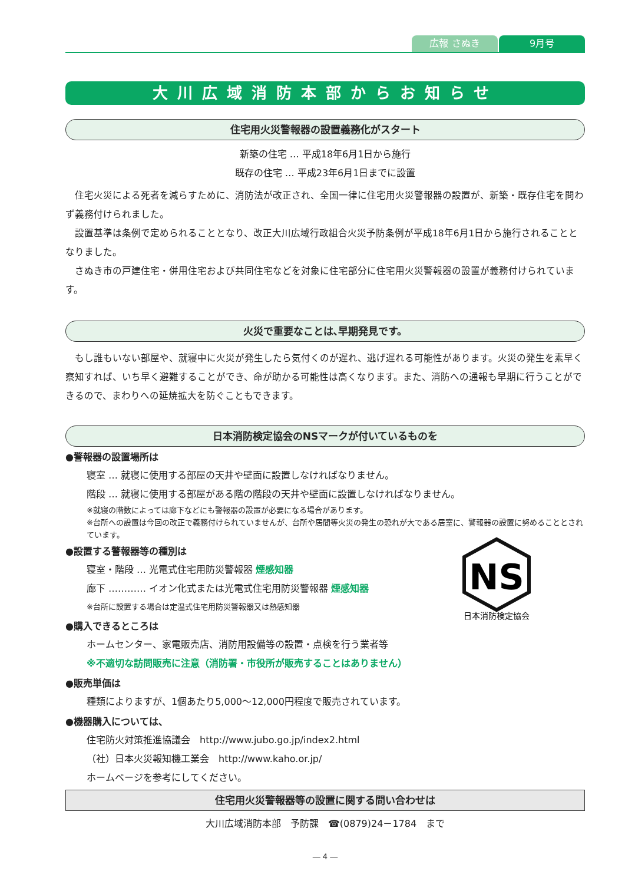広報 さぬき 9月号
大川広域消防本部からお知らせ
住宅用火災警報器の設置義務化がスタート
新築の住宅 … 平成18年6月1日から施行
既存の住宅 … 平成23年6月1日までに設置
　住宅火災による死者を減らすために、消防法が改正され、全国一律に住宅用火災警報器の設置が、新築・既存住宅を問わず義務付けられました。
　設置基準は条例で定められることとなり、改正大川広域行政組合火災予防条例が平成18年6月1日から施行されることとなりました。
　さぬき市の戸建住宅・併用住宅および共同住宅などを対象に住宅部分に住宅用火災警報器の設置が義務付けられています。
火災で重要なことは､早期発見です。
　もし誰もいない部屋や、就寝中に火災が発生したら気付くのが遅れ、逃げ遅れる可能性があります。火災の発生を素早く察知すれば、いち早く避難することができ、命が助かる可能性は高くなります。また、消防への通報も早期に行うことができるので、まわりへの延焼拡大を防ぐこともできます。
日本消防検定協会のNSマークが付いているものを
NS
日本消防検定協会
●警報器の設置場所は
寝室 … 就寝に使用する部屋の天井や壁面に設置しなければなりません。
階段 … 就寝に使用する部屋がある階の階段の天井や壁面に設置しなければなりません。
※就寝の階数によっては廊下などにも警報器の設置が必要になる場合があります。
※台所への設置は今回の改正で義務付けられていませんが、台所や居間等火災の発生の恐れが大である居室に、警報器の設置に努めることとされています。
●設置する警報器等の種別は
寝室・階段 … 光電式住宅用防災警報器 煙感知器
廊下 ………… イオン化式または光電式住宅用防災警報器 煙感知器
※台所に設置する場合は定温式住宅用防災警報器又は熱感知器
●購入できるところは
ホームセンター、家電販売店、消防用設備等の設置・点検を行う業者等
※不適切な訪問販売に注意（消防署・市役所が販売することはありません）
●販売単価は
種類によりますが、1個あたり5,000～12,000円程度で販売されています。
●機器購入については、
住宅防火対策推進協議会　http://www.jubo.go.jp/index2.html
（社）日本火災報知機工業会　http://www.kaho.or.jp/
ホームページを参考にしてください。
住宅用火災警報器等の設置に関する問い合わせは
大川広域消防本部　予防課　☎(0879)24－1784　まで
― 4 ―